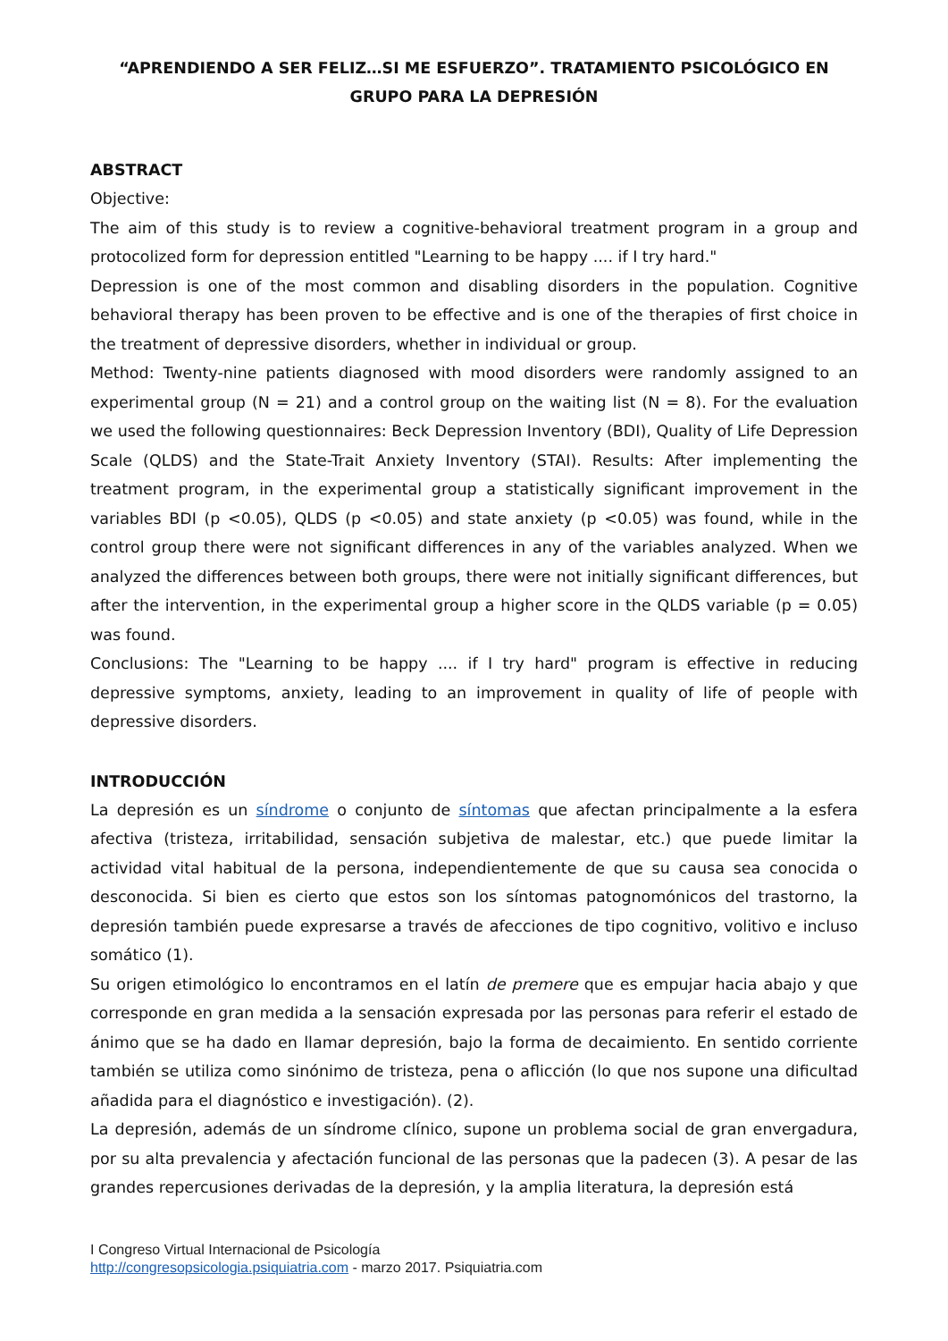“APRENDIENDO A SER FELIZ…SI ME ESFUERZO”. TRATAMIENTO PSICOLÓGICO EN GRUPO PARA LA DEPRESIÓN
ABSTRACT
Objective:
The aim of this study is to review a cognitive-behavioral treatment program in a group and protocolized form for depression entitled "Learning to be happy .... if I try hard."
Depression is one of the most common and disabling disorders in the population. Cognitive behavioral therapy has been proven to be effective and is one of the therapies of first choice in the treatment of depressive disorders, whether in individual or group.
Method: Twenty-nine patients diagnosed with mood disorders were randomly assigned to an experimental group (N = 21) and a control group on the waiting list (N = 8). For the evaluation we used the following questionnaires: Beck Depression Inventory (BDI), Quality of Life Depression Scale (QLDS) and the State-Trait Anxiety Inventory (STAI). Results: After implementing the treatment program, in the experimental group a statistically significant improvement in the variables BDI (p <0.05), QLDS (p <0.05) and state anxiety (p <0.05) was found, while in the control group there were not significant differences in any of the variables analyzed. When we analyzed the differences between both groups, there were not initially significant differences, but after the intervention, in the experimental group a higher score in the QLDS variable (p = 0.05) was found.
Conclusions: The "Learning to be happy .... if I try hard" program is effective in reducing depressive symptoms, anxiety, leading to an improvement in quality of life of people with depressive disorders.
INTRODUCCIÓN
La depresión es un síndrome o conjunto de síntomas que afectan principalmente a la esfera afectiva (tristeza, irritabilidad, sensación subjetiva de malestar, etc.) que puede limitar la actividad vital habitual de la persona, independientemente de que su causa sea conocida o desconocida. Si bien es cierto que estos son los síntomas patognomónicos del trastorno, la depresión también puede expresarse a través de afecciones de tipo cognitivo, volitivo e incluso somático (1).
Su origen etimológico lo encontramos en el latín de premere que es empujar hacia abajo y que corresponde en gran medida a la sensación expresada por las personas para referir el estado de ánimo que se ha dado en llamar depresión, bajo la forma de decaimiento. En sentido corriente también se utiliza como sinónimo de tristeza, pena o aflicción (lo que nos supone una dificultad añadida para el diagnóstico e investigación). (2).
La depresión, además de un síndrome clínico, supone un problema social de gran envergadura, por su alta prevalencia y afectación funcional de las personas que la padecen (3). A pesar de las grandes repercusiones derivadas de la depresión, y la amplia literatura, la depresión está
I Congreso Virtual Internacional de Psicología
http://congresopsicologia.psiquiatria.com - marzo 2017. Psiquiatria.com